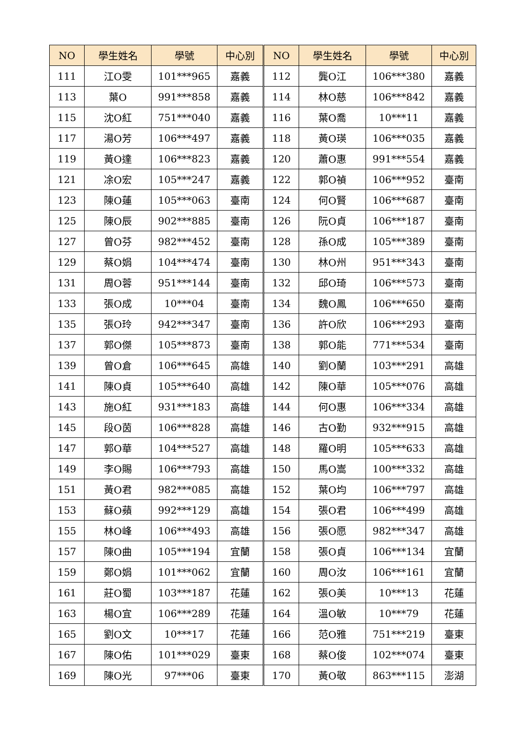| NO | 學生姓名 | 學號 | 中心別 | NO | 學生姓名 | 學號 | 中心別 |
| --- | --- | --- | --- | --- | --- | --- | --- |
| 111 | 江O雯 | 101***965 | 嘉義 | 112 | 龔O江 | 106***380 | 嘉義 |
| 113 | 葉O | 991***858 | 嘉義 | 114 | 林O慈 | 106***842 | 嘉義 |
| 115 | 沈O紅 | 751***040 | 嘉義 | 116 | 葉O喬 | 10***11 | 嘉義 |
| 117 | 湯O芳 | 106***497 | 嘉義 | 118 | 黃O瑛 | 106***035 | 嘉義 |
| 119 | 黃O達 | 106***823 | 嘉義 | 120 | 蕭O惠 | 991***554 | 嘉義 |
| 121 | 凃O宏 | 105***247 | 嘉義 | 122 | 郭O禎 | 106***952 | 臺南 |
| 123 | 陳O蓮 | 105***063 | 臺南 | 124 | 何O賢 | 106***687 | 臺南 |
| 125 | 陳O辰 | 902***885 | 臺南 | 126 | 阮O貞 | 106***187 | 臺南 |
| 127 | 曾O芬 | 982***452 | 臺南 | 128 | 孫O成 | 105***389 | 臺南 |
| 129 | 蔡O娟 | 104***474 | 臺南 | 130 | 林O州 | 951***343 | 臺南 |
| 131 | 周O蓉 | 951***144 | 臺南 | 132 | 邱O琦 | 106***573 | 臺南 |
| 133 | 張O成 | 10***04 | 臺南 | 134 | 魏O鳳 | 106***650 | 臺南 |
| 135 | 張O玲 | 942***347 | 臺南 | 136 | 許O欣 | 106***293 | 臺南 |
| 137 | 郭O傑 | 105***873 | 臺南 | 138 | 郭O能 | 771***534 | 臺南 |
| 139 | 曾O倉 | 106***645 | 高雄 | 140 | 劉O蘭 | 103***291 | 高雄 |
| 141 | 陳O貞 | 105***640 | 高雄 | 142 | 陳O華 | 105***076 | 高雄 |
| 143 | 施O紅 | 931***183 | 高雄 | 144 | 何O惠 | 106***334 | 高雄 |
| 145 | 段O茵 | 106***828 | 高雄 | 146 | 古O勤 | 932***915 | 高雄 |
| 147 | 郭O華 | 104***527 | 高雄 | 148 | 羅O明 | 105***633 | 高雄 |
| 149 | 李O賜 | 106***793 | 高雄 | 150 | 馬O嵩 | 100***332 | 高雄 |
| 151 | 黃O君 | 982***085 | 高雄 | 152 | 葉O均 | 106***797 | 高雄 |
| 153 | 蘇O蘋 | 992***129 | 高雄 | 154 | 張O君 | 106***499 | 高雄 |
| 155 | 林O峰 | 106***493 | 高雄 | 156 | 張O愿 | 982***347 | 高雄 |
| 157 | 陳O曲 | 105***194 | 宜蘭 | 158 | 張O貞 | 106***134 | 宜蘭 |
| 159 | 鄭O娟 | 101***062 | 宜蘭 | 160 | 周O汝 | 106***161 | 宜蘭 |
| 161 | 莊O蜀 | 103***187 | 花蓮 | 162 | 張O美 | 10***13 | 花蓮 |
| 163 | 楊O宜 | 106***289 | 花蓮 | 164 | 溫O敏 | 10***79 | 花蓮 |
| 165 | 劉O文 | 10***17 | 花蓮 | 166 | 范O雅 | 751***219 | 臺東 |
| 167 | 陳O佑 | 101***029 | 臺東 | 168 | 蔡O俊 | 102***074 | 臺東 |
| 169 | 陳O光 | 97***06 | 臺東 | 170 | 黃O敬 | 863***115 | 澎湖 |